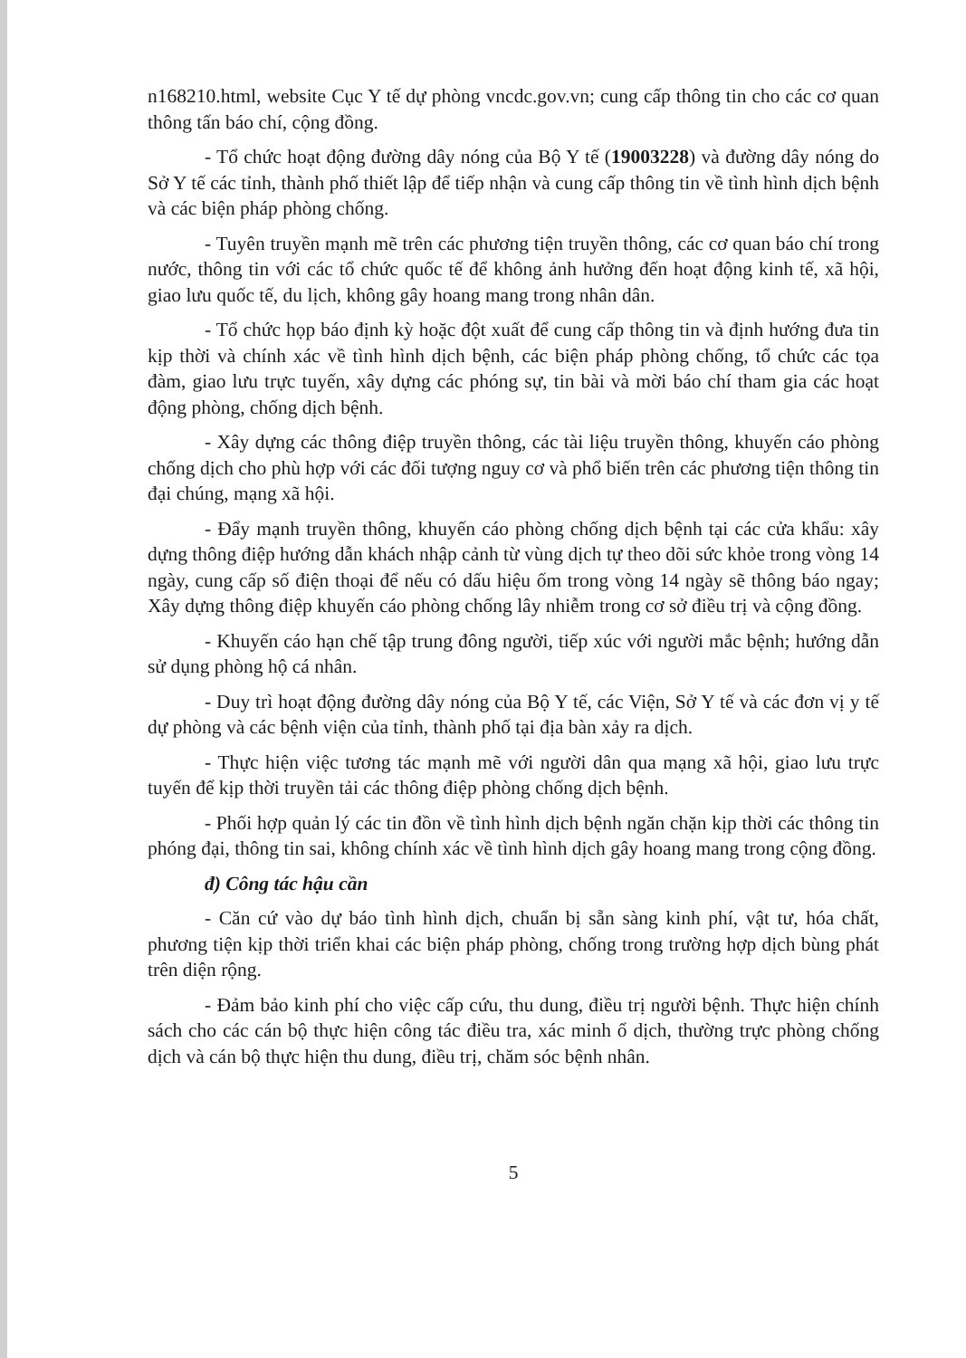n168210.html, website Cục Y tế dự phòng vncdc.gov.vn; cung cấp thông tin cho các cơ quan thông tấn báo chí, cộng đồng.
- Tổ chức hoạt động đường dây nóng của Bộ Y tế (19003228) và đường dây nóng do Sở Y tế các tỉnh, thành phố thiết lập để tiếp nhận và cung cấp thông tin về tình hình dịch bệnh và các biện pháp phòng chống.
- Tuyên truyền mạnh mẽ trên các phương tiện truyền thông, các cơ quan báo chí trong nước, thông tin với các tổ chức quốc tế để không ảnh hưởng đến hoạt động kinh tế, xã hội, giao lưu quốc tế, du lịch, không gây hoang mang trong nhân dân.
- Tổ chức họp báo định kỳ hoặc đột xuất để cung cấp thông tin và định hướng đưa tin kịp thời và chính xác về tình hình dịch bệnh, các biện pháp phòng chống, tổ chức các tọa đàm, giao lưu trực tuyến, xây dựng các phóng sự, tin bài và mời báo chí tham gia các hoạt động phòng, chống dịch bệnh.
- Xây dựng các thông điệp truyền thông, các tài liệu truyền thông, khuyến cáo phòng chống dịch cho phù hợp với các đối tượng nguy cơ và phổ biến trên các phương tiện thông tin đại chúng, mạng xã hội.
- Đẩy mạnh truyền thông, khuyến cáo phòng chống dịch bệnh tại các cửa khẩu: xây dựng thông điệp hướng dẫn khách nhập cảnh từ vùng dịch tự theo dõi sức khỏe trong vòng 14 ngày, cung cấp số điện thoại để nếu có dấu hiệu ốm trong vòng 14 ngày sẽ thông báo ngay; Xây dựng thông điệp khuyến cáo phòng chống lây nhiễm trong cơ sở điều trị và cộng đồng.
- Khuyến cáo hạn chế tập trung đông người, tiếp xúc với người mắc bệnh; hướng dẫn sử dụng phòng hộ cá nhân.
- Duy trì hoạt động đường dây nóng của Bộ Y tế, các Viện, Sở Y tế và các đơn vị y tế dự phòng và các bệnh viện của tỉnh, thành phố tại địa bàn xảy ra dịch.
- Thực hiện việc tương tác mạnh mẽ với người dân qua mạng xã hội, giao lưu trực tuyến để kịp thời truyền tải các thông điệp phòng chống dịch bệnh.
- Phối hợp quản lý các tin đồn về tình hình dịch bệnh ngăn chặn kịp thời các thông tin phóng đại, thông tin sai, không chính xác về tình hình dịch gây hoang mang trong cộng đồng.
đ) Công tác hậu cần
- Căn cứ vào dự báo tình hình dịch, chuẩn bị sẵn sàng kinh phí, vật tư, hóa chất, phương tiện kịp thời triển khai các biện pháp phòng, chống trong trường hợp dịch bùng phát trên diện rộng.
- Đảm bảo kinh phí cho việc cấp cứu, thu dung, điều trị người bệnh. Thực hiện chính sách cho các cán bộ thực hiện công tác điều tra, xác minh ổ dịch, thường trực phòng chống dịch và cán bộ thực hiện thu dung, điều trị, chăm sóc bệnh nhân.
5